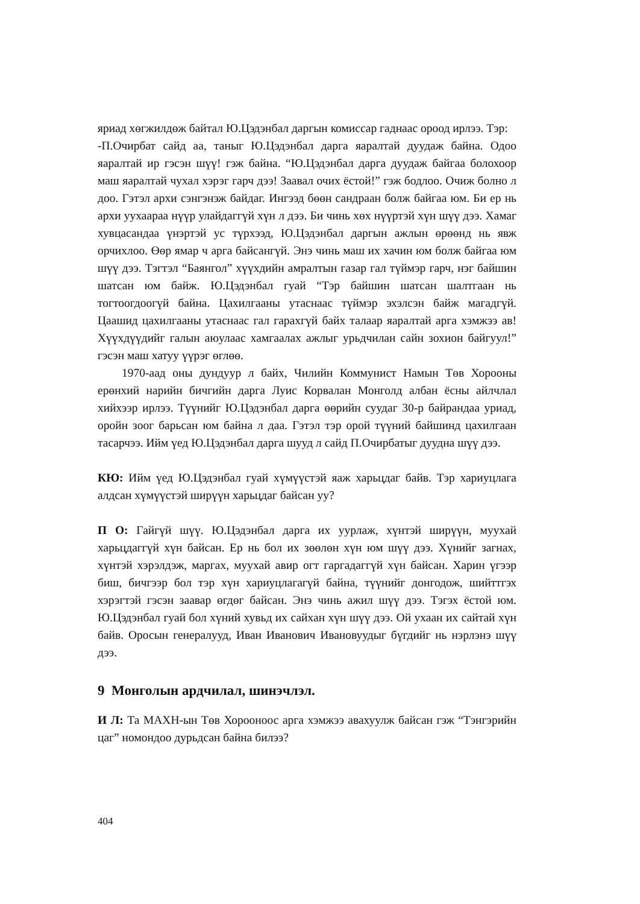яриад хөгжилдөж байтал Ю.Цэдэнбал даргын комиссар гаднаас ороод ирлээ. Тэр:
-П.Очирбат сайд аа, таныг Ю.Цэдэнбал дарга яаралтай дуудаж байна. Одоо яаралтай ир гэсэн шүү! гэж байна. “Ю.Цэдэнбал дарга дуудаж байгаа болохоор маш яаралтай чухал хэрэг гарч дээ! Заавал очих ёстой!” гэж бодлоо. Очиж болно л доо. Гэтэл архи сэнгэнэж байдаг. Ингээд бөөн сандраан болж байгаа юм. Би ер нь архи уухаараа нүүр улайдаггүй хүн л дээ. Би чинь хөх нүүртэй хүн шүү дээ. Хамаг хувцасандаа үнэртэй ус түрхээд, Ю.Цэдэнбал даргын ажлын өрөөнд нь явж орчихлоо. Өөр ямар ч арга байсангүй. Энэ чинь маш их хачин юм болж байгаа юм шүү дээ. Тэгтэл “Баянгол” хүүхдийн амралтын газар гал түймэр гарч, нэг байшин шатсан юм байж. Ю.Цэдэнбал гуай “Тэр байшин шатсан шалтгаан нь тогтоогдоогүй байна. Цахилгааны утаснаас түймэр эхэлсэн байж магадгүй. Цаашид цахилгааны утаснаас гал гарахгүй байх талаар яаралтай арга хэмжээ ав! Хүүхдүүдийг галын аюулаас хамгаалах ажлыг урьдчилан сайн зохион байгуул!” гэсэн маш хатуу үүрэг өглөө.
1970-аад оны дундуур л байх, Чилийн Коммунист Намын Төв Хорооны ерөнхий нарийн бичгийн дарга Луис Корвалан Монголд албан ёсны айлчлал хийхээр ирлээ. Түүнийг Ю.Цэдэнбал дарга өөрийн суудаг 30-р байрандаа уриад, оройн зоог барьсан юм байна л даа. Гэтэл тэр орой түүний байшинд цахилгаан тасарчээ. Ийм үед Ю.Цэдэнбал дарга шууд л сайд П.Очирбатыг дуудна шүү дээ.
КЮ: Ийм үед Ю.Цэдэнбал гуай хүмүүстэй яаж харьцдаг байв. Тэр хариуцлага алдсан хүмүүстэй ширүүн харьцдаг байсан уу?
П О: Гайгүй шүү. Ю.Цэдэнбал дарга их уурлаж, хүнтэй ширүүн, муухай харьцдаггүй хүн байсан. Ер нь бол их зөөлөн хүн юм шүү дээ. Хүнийг загнах, хүнтэй хэрэлдэж, маргах, муухай авир огт гаргадаггүй хүн байсан. Харин үгээр биш, бичгээр бол тэр хүн хариуцлагагүй байна, түүнийг донгодож, шийттгэх хэрэгтэй гэсэн заавар өгдөг байсан. Энэ чинь ажил шүү дээ. Тэгэх ёстой юм. Ю.Цэдэнбал гуай бол хүний хувьд их сайхан хүн шүү дээ. Ой ухаан их сайтай хүн байв. Оросын генералууд, Иван Иванович Ивановуудыг бүгдийг нь нэрлэнэ шүү дээ.
9 Монголын ардчилал, шинэчлэл.
И Л: Та МАХН-ын Төв Хорооноос арга хэмжээ авахуулж байсан гэж “Тэнгэрийн цаг” номондоо дурьдсан байна билээ?
404